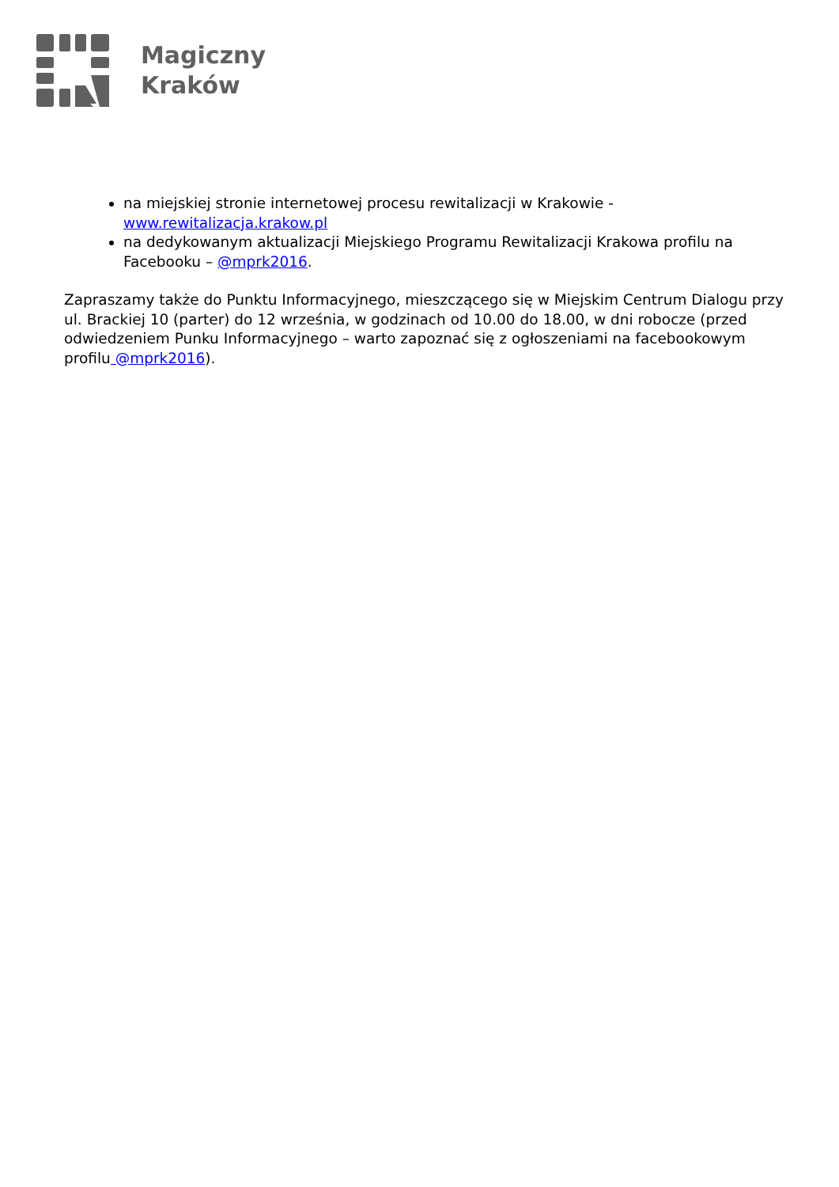Magiczny
Kraków
na miejskiej stronie internetowej procesu rewitalizacji w Krakowie - www.rewitalizacja.krakow.pl
na dedykowanym aktualizacji Miejskiego Programu Rewitalizacji Krakowa profilu na Facebooku – @mprk2016.
Zapraszamy także do Punktu Informacyjnego, mieszczącego się w Miejskim Centrum Dialogu przy ul. Brackiej 10 (parter) do 12 września, w godzinach od 10.00 do 18.00, w dni robocze (przed odwiedzeniem Punku Informacyjnego – warto zapoznać się z ogłoszeniami na facebookowym profilu @mprk2016).